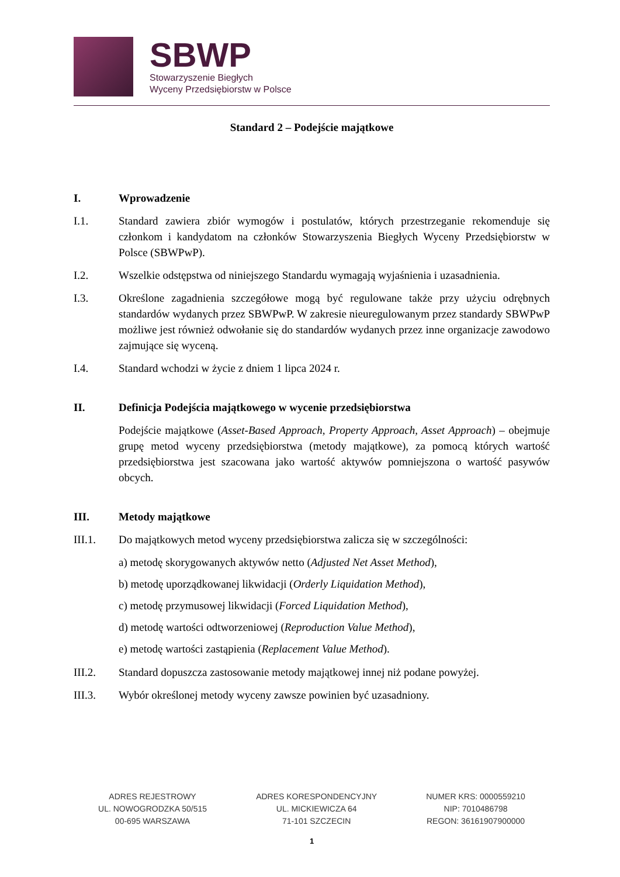SBWP
Stowarzyszenie Biegłych
Wyceny Przedsiębiorstw w Polsce
Standard 2 – Podejście majątkowe
I. Wprowadzenie
I.1. Standard zawiera zbiór wymogów i postulatów, których przestrzeganie rekomenduje się członkom i kandydatom na członków Stowarzyszenia Biegłych Wyceny Przedsiębiorstw w Polsce (SBWPwP).
I.2. Wszelkie odstępstwa od niniejszego Standardu wymagają wyjaśnienia i uzasadnienia.
I.3. Określone zagadnienia szczegółowe mogą być regulowane także przy użyciu odrębnych standardów wydanych przez SBWPwP. W zakresie nieuregulowanym przez standardy SBWPwP możliwe jest również odwołanie się do standardów wydanych przez inne organizacje zawodowo zajmujące się wyceną.
I.4. Standard wchodzi w życie z dniem 1 lipca 2024 r.
II. Definicja Podejścia majątkowego w wycenie przedsiębiorstwa
Podejście majątkowe (Asset-Based Approach, Property Approach, Asset Approach) – obejmuje grupę metod wyceny przedsiębiorstwa (metody majątkowe), za pomocą których wartość przedsiębiorstwa jest szacowana jako wartość aktywów pomniejszona o wartość pasywów obcych.
III. Metody majątkowe
III.1. Do majątkowych metod wyceny przedsiębiorstwa zalicza się w szczególności:
a) metodę skorygowanych aktywów netto (Adjusted Net Asset Method),
b) metodę uporządkowanej likwidacji (Orderly Liquidation Method),
c) metodę przymusowej likwidacji (Forced Liquidation Method),
d) metodę wartości odtworzeniowej (Reproduction Value Method),
e) metodę wartości zastąpienia (Replacement Value Method).
III.2. Standard dopuszcza zastosowanie metody majątkowej innej niż podane powyżej.
III.3. Wybór określonej metody wyceny zawsze powinien być uzasadniony.
ADRES REJESTROWY
UL. NOWOGRODZKA 50/515
00-695 WARSZAWA
ADRES KORESPONDENCYJNY
UL. MICKIEWICZA 64
71-101 SZCZECIN
NUMER KRS: 0000559210
NIP: 7010486798
REGON: 36161907900000
1